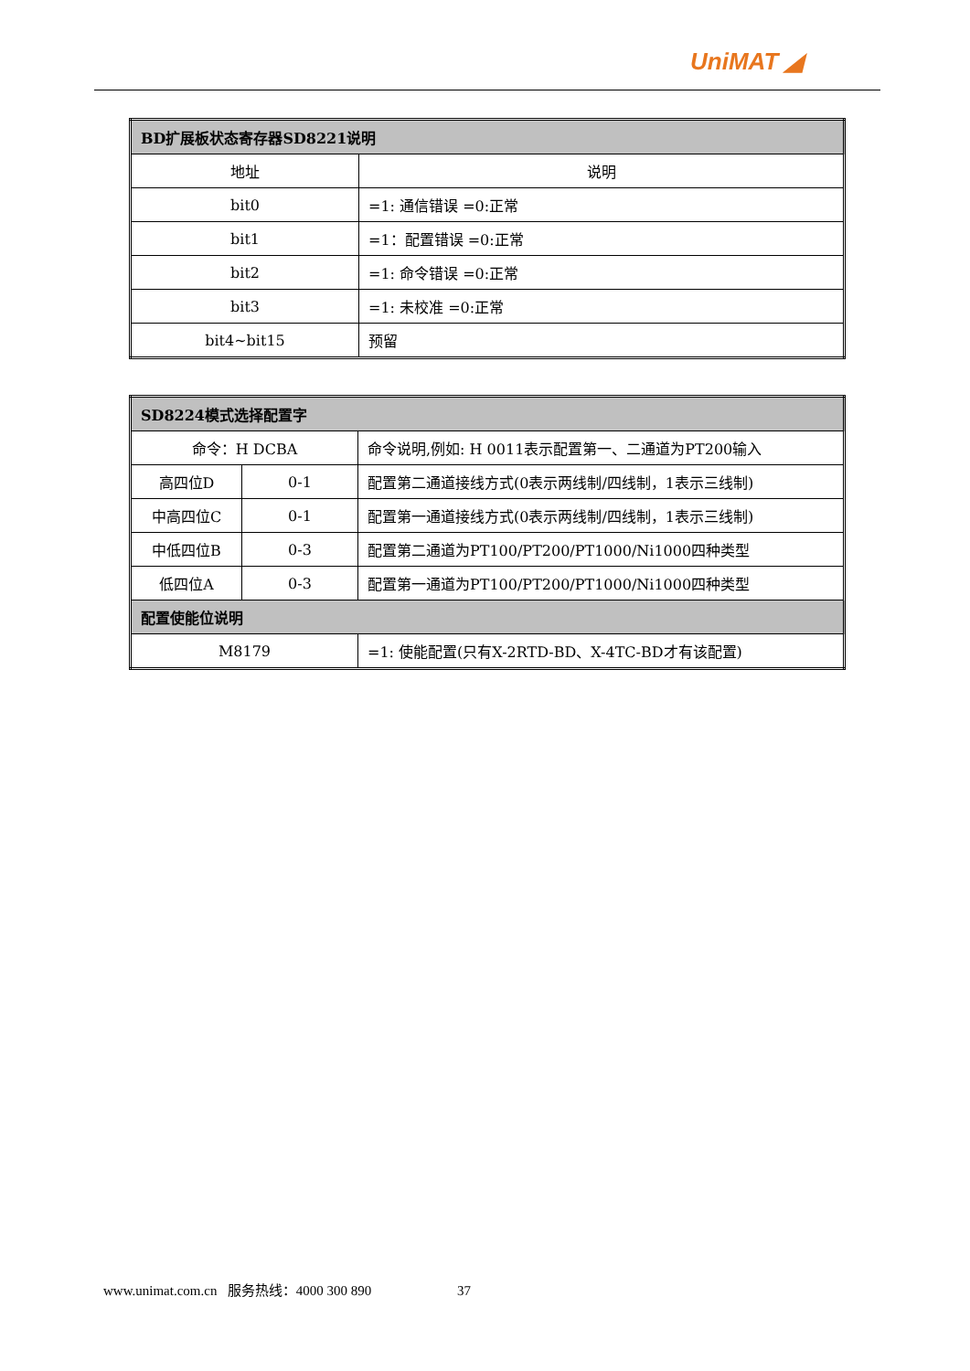UniMAT ◢
| BD扩展板状态寄存器SD8221说明 | |
| --- | --- |
| 地址 | 说明 |
| bit0 | =1: 通信错误 =0:正常 |
| bit1 | =1：配置错误 =0:正常 |
| bit2 | =1: 命令错误 =0:正常 |
| bit3 | =1: 未校准 =0:正常 |
| bit4~bit15 | 预留 |
| SD8224模式选择配置字 | | |
| --- | --- | --- |
| 命令：H DCBA | | 命令说明,例如: H 0011表示配置第一、二通道为PT200输入 |
| 高四位D | 0-1 | 配置第二通道接线方式(0表示两线制/四线制，1表示三线制) |
| 中高四位C | 0-1 | 配置第一通道接线方式(0表示两线制/四线制，1表示三线制) |
| 中低四位B | 0-3 | 配置第二通道为PT100/PT200/PT1000/Ni1000四种类型 |
| 低四位A | 0-3 | 配置第一通道为PT100/PT200/PT1000/Ni1000四种类型 |
| 配置使能位说明 | | |
| M8179 | | =1: 使能配置(只有X-2RTD-BD、X-4TC-BD才有该配置) |
www.unimat.com.cn 服务热线：4000 300 890 37